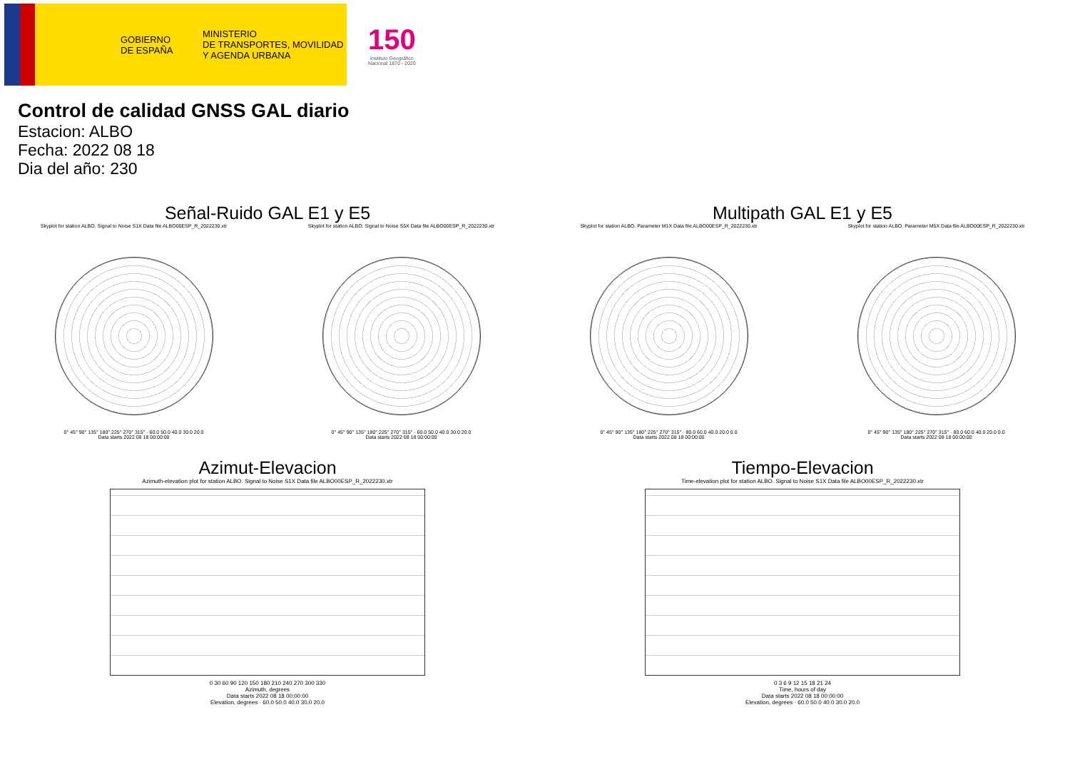GOBIERNO
DE ESPAÑA
MINISTERIO
DE TRANSPORTES, MOVILIDAD
Y AGENDA URBANA
150
Instituto Geográfico
Nacional 1870 - 2020
Control de calidad GNSS GAL diario
Estacion: ALBO
Fecha: 2022 08 18
Dia del año: 230
Señal-Ruido GAL E1 y E5
Skyplot for station ALBO. Signal to Noise S1X Data file ALBO00ESP_R_2022230.xtr
0° 45° 90° 135° 180° 225° 270° 315° · 60.0 50.0 40.0 30.0 20.0
Data starts 2022 08 18 00:00:00
Skyplot for station ALBO. Signal to Noise S5X Data file ALBO00ESP_R_2022230.xtr
0° 45° 90° 135° 180° 225° 270° 315° · 60.0 50.0 40.0 30.0 20.0
Data starts 2022 08 18 00:00:00
Multipath GAL E1 y E5
Skyplot for station ALBO. Parameter M1X Data file ALBO00ESP_R_2022230.xtr
0° 45° 90° 135° 180° 225° 270° 315° · 80.0 60.0 40.0 20.0 0.0
Data starts 2022 08 18 00:00:00
Skyplot for station ALBO. Parameter M5X Data file ALBO00ESP_R_2022230.xtr
0° 45° 90° 135° 180° 225° 270° 315° · 80.0 60.0 40.0 20.0 0.0
Data starts 2022 08 18 00:00:00
Azimut-Elevacion
Azimuth-elevation plot for station ALBO. Signal to Noise S1X Data file ALBO00ESP_R_2022230.xtr
0 30 60 90 120 150 180 210 240 270 300 330
Azimuth, degrees
Data starts 2022 08 18 00:00:00
Elevation, degrees · 60.0 50.0 40.0 30.0 20.0
Tiempo-Elevacion
Time-elevation plot for station ALBO. Signal to Noise S1X Data file ALBO00ESP_R_2022230.xtr
0 3 6 9 12 15 18 21 24
Time, hours of day
Data starts 2022 08 18 00:00:00
Elevation, degrees · 60.0 50.0 40.0 30.0 20.0